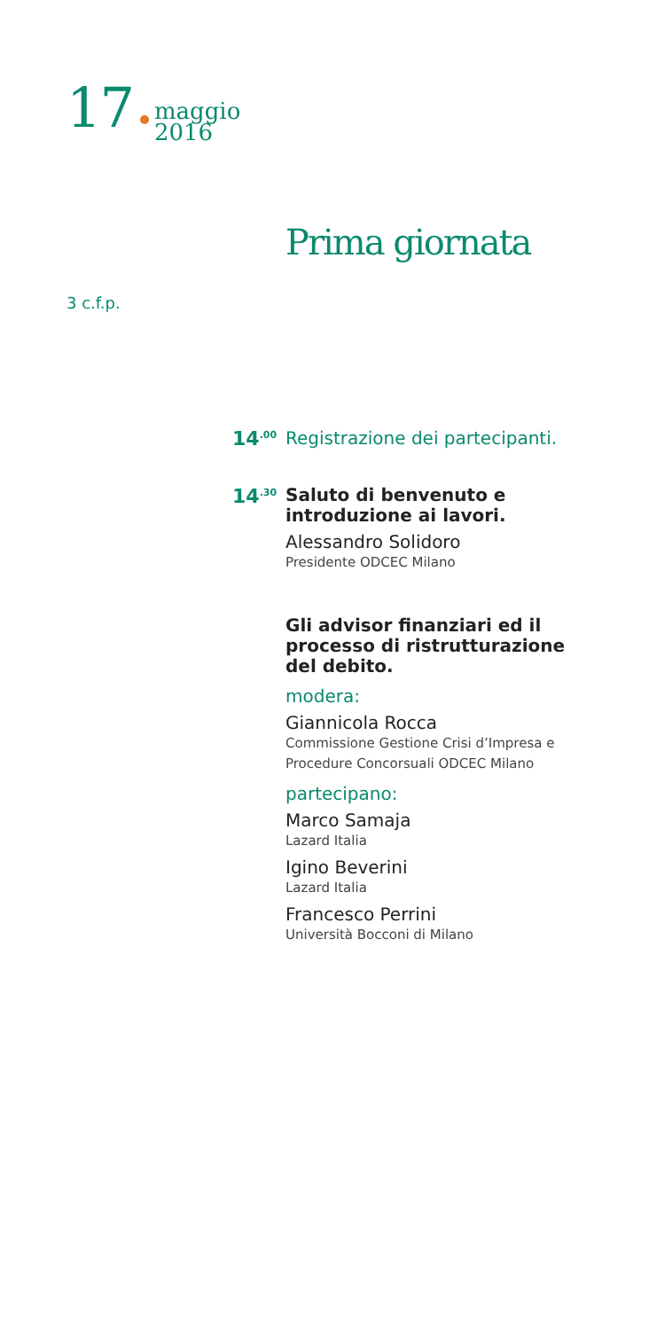17 maggio
2016
Prima giornata
3 c.f.p.
14<sup>.00</sup>
Registrazione dei partecipanti.
14<sup>.30</sup>
Saluto di benvenuto e introduzione ai lavori.
Alessandro Solidoro
Presidente ODCEC Milano
Gli advisor finanziari ed il processo di ristrutturazione del debito.
modera:
Giannicola Rocca
Commissione Gestione Crisi d’Impresa e Procedure Concorsuali ODCEC Milano
partecipano:
Marco Samaja
Lazard Italia
Igino Beverini
Lazard Italia
Francesco Perrini
Università Bocconi di Milano